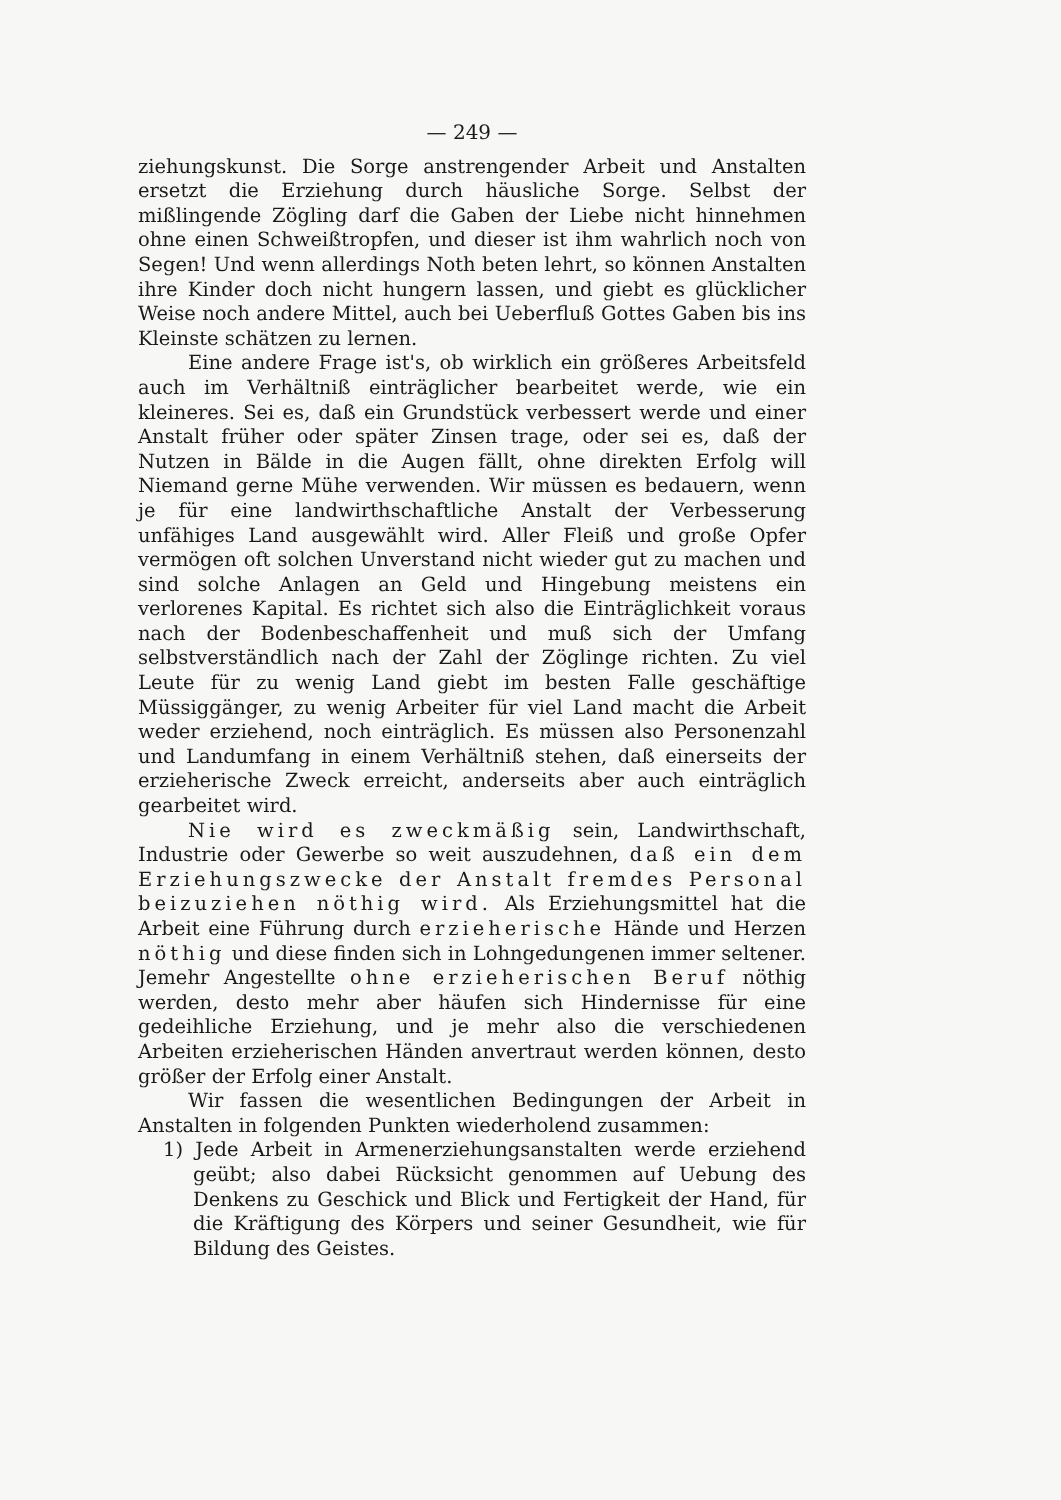— 249 —
ziehungskunst. Die Sorge anstrengender Arbeit und Anstalten ersetzt die Erziehung durch häusliche Sorge. Selbst der mißlingende Zögling darf die Gaben der Liebe nicht hinnehmen ohne einen Schweißtropfen, und dieser ist ihm wahrlich noch von Segen! Und wenn allerdings Noth beten lehrt, so können Anstalten ihre Kinder doch nicht hungern lassen, und giebt es glücklicher Weise noch andere Mittel, auch bei Ueberfluß Gottes Gaben bis ins Kleinste schätzen zu lernen.
Eine andere Frage ist's, ob wirklich ein größeres Arbeitsfeld auch im Verhältniß einträglicher bearbeitet werde, wie ein kleineres. Sei es, daß ein Grundstück verbessert werde und einer Anstalt früher oder später Zinsen trage, oder sei es, daß der Nutzen in Bälde in die Augen fällt, ohne direkten Erfolg will Niemand gerne Mühe verwenden. Wir müssen es bedauern, wenn je für eine landwirthschaftliche Anstalt der Verbesserung unfähiges Land ausgewählt wird. Aller Fleiß und große Opfer vermögen oft solchen Unverstand nicht wieder gut zu machen und sind solche Anlagen an Geld und Hingebung meistens ein verlorenes Kapital. Es richtet sich also die Einträglichkeit voraus nach der Bodenbeschaffenheit und muß sich der Umfang selbstverständlich nach der Zahl der Zöglinge richten. Zu viel Leute für zu wenig Land giebt im besten Falle geschäftige Müssiggänger, zu wenig Arbeiter für viel Land macht die Arbeit weder erziehend, noch einträglich. Es müssen also Personenzahl und Landumfang in einem Verhältniß stehen, daß einerseits der erzieherische Zweck erreicht, anderseits aber auch einträglich gearbeitet wird.
Nie wird es zweckmäßig sein, Landwirthschaft, Industrie oder Gewerbe so weit auszudehnen, daß ein dem Erziehungszwecke der Anstalt fremdes Personal beizuziehen nöthig wird. Als Erziehungsmittel hat die Arbeit eine Führung durch erzieherische Hände und Herzen nöthig und diese finden sich in Lohngedungenen immer seltener. Jemehr Angestellte ohne erzieherischen Beruf nöthig werden, desto mehr aber häufen sich Hindernisse für eine gedeihliche Erziehung, und je mehr also die verschiedenen Arbeiten erzieherischen Händen anvertraut werden können, desto größer der Erfolg einer Anstalt.
Wir fassen die wesentlichen Bedingungen der Arbeit in Anstalten in folgenden Punkten wiederholend zusammen:
1) Jede Arbeit in Armenerziehungsanstalten werde erziehend geübt; also dabei Rücksicht genommen auf Uebung des Denkens zu Geschick und Blick und Fertigkeit der Hand, für die Kräftigung des Körpers und seiner Gesundheit, wie für Bildung des Geistes.